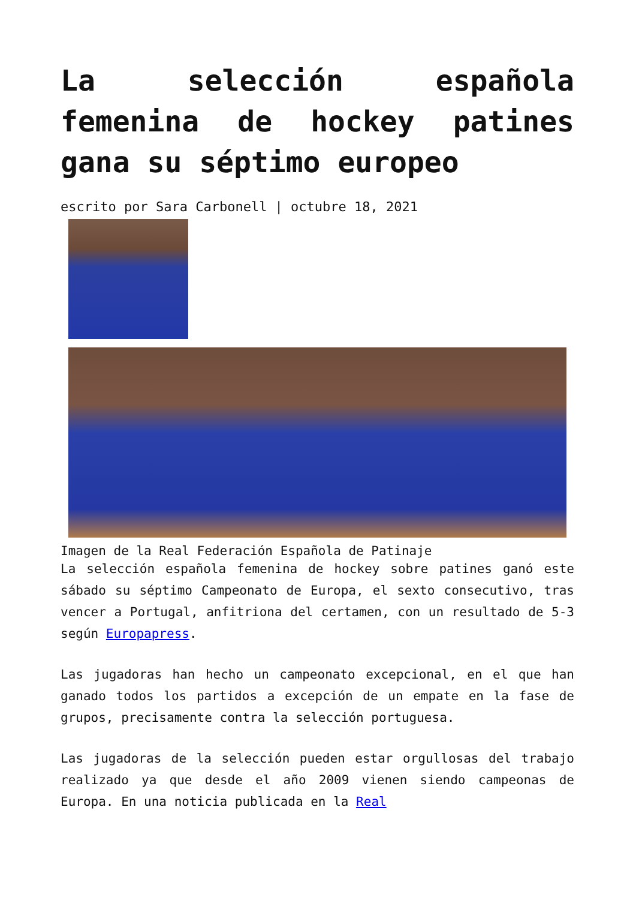La selección española femenina de hockey patines gana su séptimo europeo
escrito por Sara Carbonell | octubre 18, 2021
Imagen de la Real Federación Española de Patinaje
La selección española femenina de hockey sobre patines ganó este sábado su séptimo Campeonato de Europa, el sexto consecutivo, tras vencer a Portugal, anfitriona del certamen, con un resultado de 5-3 según Europapress.
Las jugadoras han hecho un campeonato excepcional, en el que han ganado todos los partidos a excepción de un empate en la fase de grupos, precisamente contra la selección portuguesa.
Las jugadoras de la selección pueden estar orgullosas del trabajo realizado ya que desde el año 2009 vienen siendo campeonas de Europa. En una noticia publicada en la Real